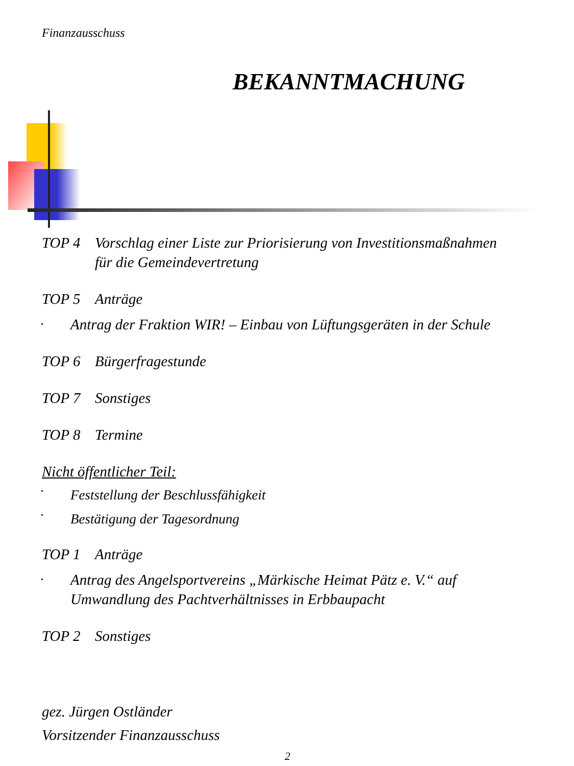Finanzausschuss
BEKANNTMACHUNG
TOP 4 Vorschlag einer Liste zur Priorisierung von Investitionsmaßnahmen
für die Gemeindevertretung
TOP 5 Anträge
• Antrag der Fraktion WIR! – Einbau von Lüftungsgeräten in der Schule
TOP 6 Bürgerfragestunde
TOP 7 Sonstiges
TOP 8 Termine
Nicht öffentlicher Teil:
• Feststellung der Beschlussfähigkeit
• Bestätigung der Tagesordnung
TOP 1 Anträge
• Antrag des Angelsportvereins „Märkische Heimat Pätz e. V.“ auf Umwandlung des Pachtverhältnisses in Erbbaupacht
TOP 2 Sonstiges
gez. Jürgen Ostländer
Vorsitzender Finanzausschuss
2